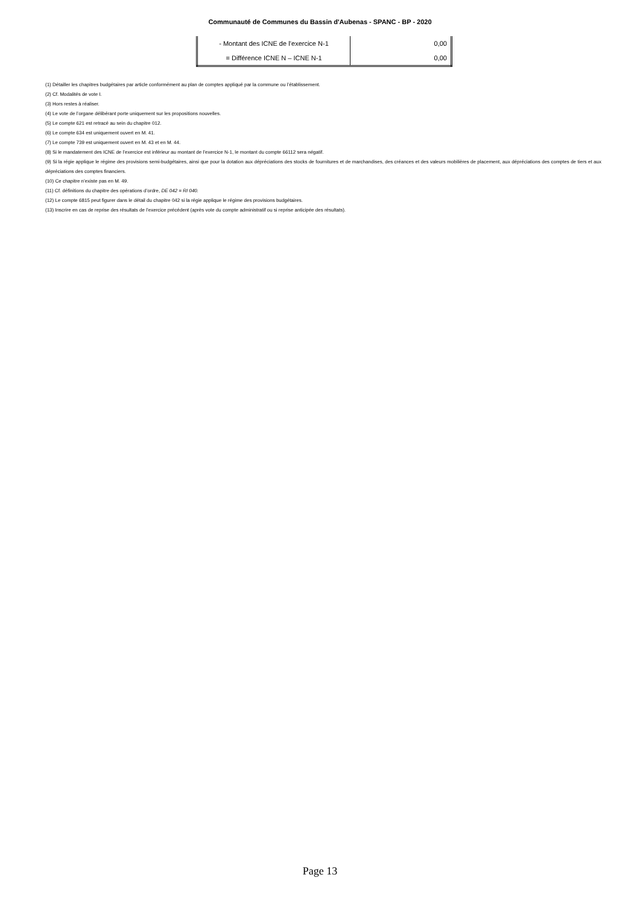Communauté de Communes du Bassin d'Aubenas - SPANC - BP - 2020
| - Montant des ICNE de l’exercice N-1 | 0,00 |
| = Différence ICNE N – ICNE N-1 | 0,00 |
(1) Détailler les chapitres budgétaires par article conformément au plan de comptes appliqué par la commune ou l’établissement.
(2) Cf. Modalités de vote I.
(3) Hors restes à réaliser.
(4) Le vote de l’organe délibérant porte uniquement sur les propositions nouvelles.
(5) Le compte 621 est retracé au sein du chapitre 012.
(6) Le compte 634 est uniquement ouvert en M. 41.
(7) Le compte 739 est uniquement ouvert en M. 43 et en M. 44.
(8) Si le mandatement des ICNE de l’exercice est inférieur au montant de l’exercice N-1, le montant du compte 66112 sera négatif.
(9) Si la régie applique le régime des provisions semi-budgétaires, ainsi que pour la dotation aux dépréciations des stocks de fournitures et de marchandises, des créances et des valeurs mobilières de placement, aux dépréciations des comptes de tiers et aux dépréciations des comptes financiers.
(10) Ce chapitre n’existe pas en M. 49.
(11) Cf. définitions du chapitre des opérations d’ordre, DE 042 = RI 040.
(12) Le compte 6815 peut figurer dans le détail du chapitre 042 si la régie applique le régime des provisions budgétaires.
(13) Inscrire en cas de reprise des résultats de l’exercice précédent (après vote du compte administratif ou si reprise anticipée des résultats).
Page 13